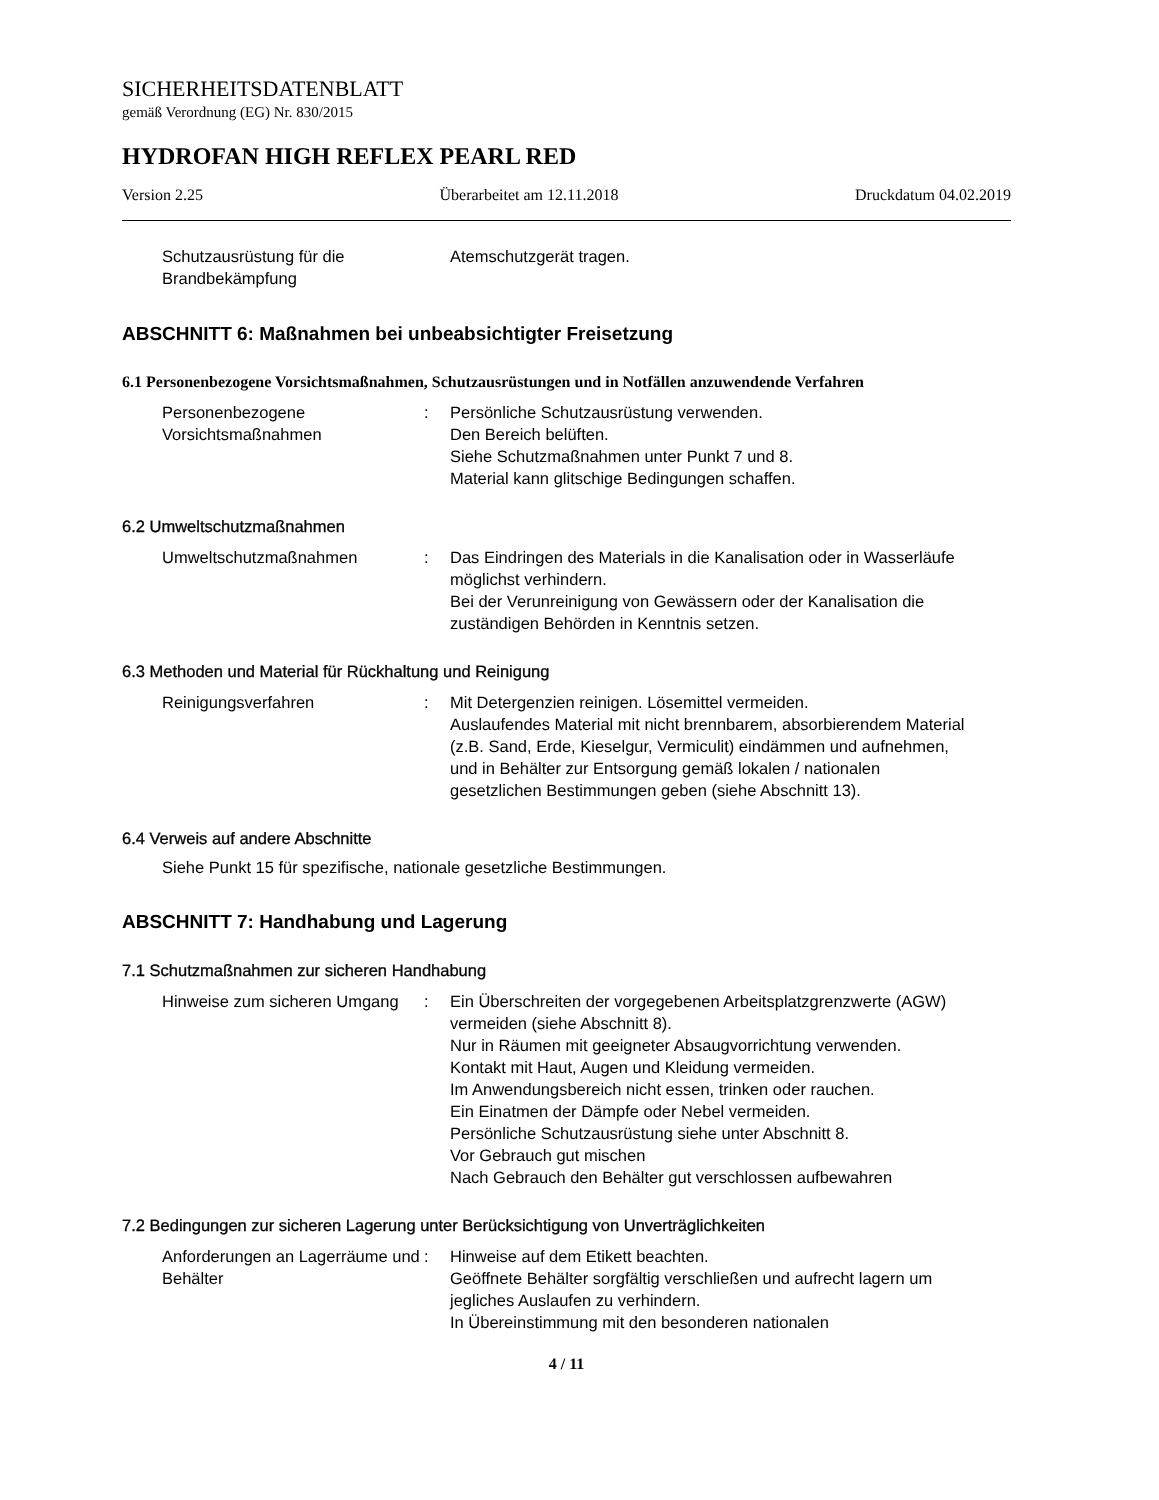SICHERHEITSDATENBLATT
gemäß Verordnung (EG) Nr. 830/2015
HYDROFAN HIGH REFLEX PEARL RED
Version 2.25 Überarbeitet am 12.11.2018 Druckdatum 04.02.2019
Schutzausrüstung für die Brandbekämpfung
Atemschutzgerät tragen.
ABSCHNITT 6: Maßnahmen bei unbeabsichtigter Freisetzung
6.1 Personenbezogene Vorsichtsmaßnahmen, Schutzausrüstungen und in Notfällen anzuwendende Verfahren
Personenbezogene Vorsichtsmaßnahmen
: Persönliche Schutzausrüstung verwenden.
Den Bereich belüften.
Siehe Schutzmaßnahmen unter Punkt 7 und 8.
Material kann glitschige Bedingungen schaffen.
6.2 Umweltschutzmaßnahmen
Umweltschutzmaßnahmen : Das Eindringen des Materials in die Kanalisation oder in Wasserläufe möglichst verhindern.
Bei der Verunreinigung von Gewässern oder der Kanalisation die zuständigen Behörden in Kenntnis setzen.
6.3 Methoden und Material für Rückhaltung und Reinigung
Reinigungsverfahren : Mit Detergenzien reinigen. Lösemittel vermeiden.
Auslaufendes Material mit nicht brennbarem, absorbierendem Material (z.B. Sand, Erde, Kieselgur, Vermiculit) eindämmen und aufnehmen, und in Behälter zur Entsorgung gemäß lokalen / nationalen gesetzlichen Bestimmungen geben (siehe Abschnitt 13).
6.4 Verweis auf andere Abschnitte
Siehe Punkt 15 für spezifische, nationale gesetzliche Bestimmungen.
ABSCHNITT 7: Handhabung und Lagerung
7.1 Schutzmaßnahmen zur sicheren Handhabung
Hinweise zum sicheren Umgang
: Ein Überschreiten der vorgegebenen Arbeitsplatzgrenzwerte (AGW) vermeiden (siehe Abschnitt 8).
Nur in Räumen mit geeigneter Absaugvorrichtung verwenden.
Kontakt mit Haut, Augen und Kleidung vermeiden.
Im Anwendungsbereich nicht essen, trinken oder rauchen.
Ein Einatmen der Dämpfe oder Nebel vermeiden.
Persönliche Schutzausrüstung siehe unter Abschnitt 8.
Vor Gebrauch gut mischen
Nach Gebrauch den Behälter gut verschlossen aufbewahren
7.2 Bedingungen zur sicheren Lagerung unter Berücksichtigung von Unverträglichkeiten
Anforderungen an Lagerräume und Behälter
: Hinweise auf dem Etikett beachten.
Geöffnete Behälter sorgfältig verschließen und aufrecht lagern um jegliches Auslaufen zu verhindern.
In Übereinstimmung mit den besonderen nationalen
4 / 11